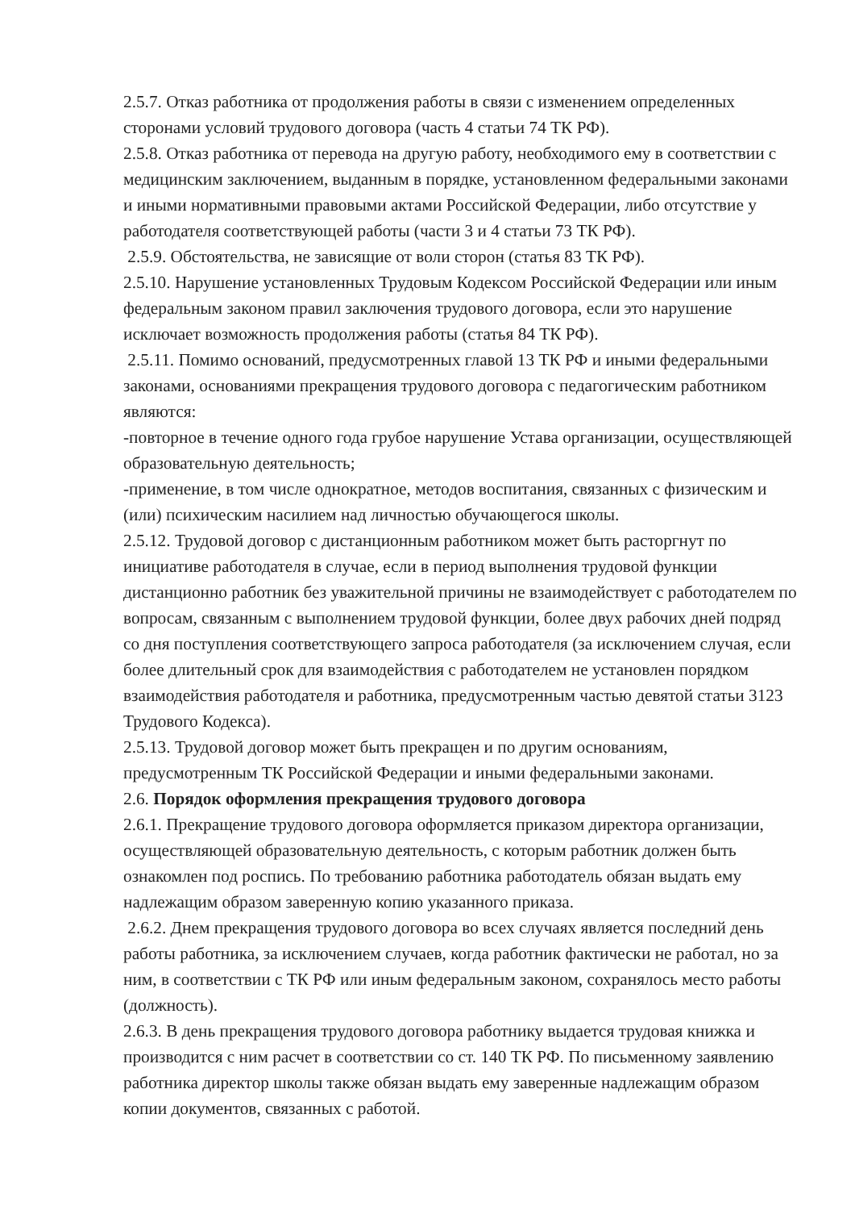2.5.7. Отказ работника от продолжения работы в связи с изменением определенных сторонами условий трудового договора (часть 4 статьи 74 ТК РФ).
2.5.8. Отказ работника от перевода на другую работу, необходимого ему в соответствии с медицинским заключением, выданным в порядке, установленном федеральными законами и иными нормативными правовыми актами Российской Федерации, либо отсутствие у работодателя соответствующей работы (части 3 и 4 статьи 73 ТК РФ).
2.5.9. Обстоятельства, не зависящие от воли сторон (статья 83 ТК РФ).
2.5.10. Нарушение установленных Трудовым Кодексом Российской Федерации или иным федеральным законом правил заключения трудового договора, если это нарушение исключает возможность продолжения работы (статья 84 ТК РФ).
2.5.11. Помимо оснований, предусмотренных главой 13 ТК РФ и иными федеральными законами, основаниями прекращения трудового договора с педагогическим работником являются:
-повторное в течение одного года грубое нарушение Устава организации, осуществляющей образовательную деятельность;
-применение, в том числе однократное, методов воспитания, связанных с физическим и (или) психическим насилием над личностью обучающегося школы.
2.5.12. Трудовой договор с дистанционным работником может быть расторгнут по инициативе работодателя в случае, если в период выполнения трудовой функции дистанционно работник без уважительной причины не взаимодействует с работодателем по вопросам, связанным с выполнением трудовой функции, более двух рабочих дней подряд со дня поступления соответствующего запроса работодателя (за исключением случая, если более длительный срок для взаимодействия с работодателем не установлен порядком взаимодействия работодателя и работника, предусмотренным частью девятой статьи 3123 Трудового Кодекса).
2.5.13. Трудовой договор может быть прекращен и по другим основаниям, предусмотренным ТК Российской Федерации и иными федеральными законами.
2.6. Порядок оформления прекращения трудового договора
2.6.1. Прекращение трудового договора оформляется приказом директора организации, осуществляющей образовательную деятельность, с которым работник должен быть ознакомлен под роспись. По требованию работника работодатель обязан выдать ему надлежащим образом заверенную копию указанного приказа.
2.6.2. Днем прекращения трудового договора во всех случаях является последний день работы работника, за исключением случаев, когда работник фактически не работал, но за ним, в соответствии с ТК РФ или иным федеральным законом, сохранялось место работы (должность).
2.6.3. В день прекращения трудового договора работнику выдается трудовая книжка и производится с ним расчет в соответствии со ст. 140 ТК РФ. По письменному заявлению работника директор школы также обязан выдать ему заверенные надлежащим образом копии документов, связанных с работой.